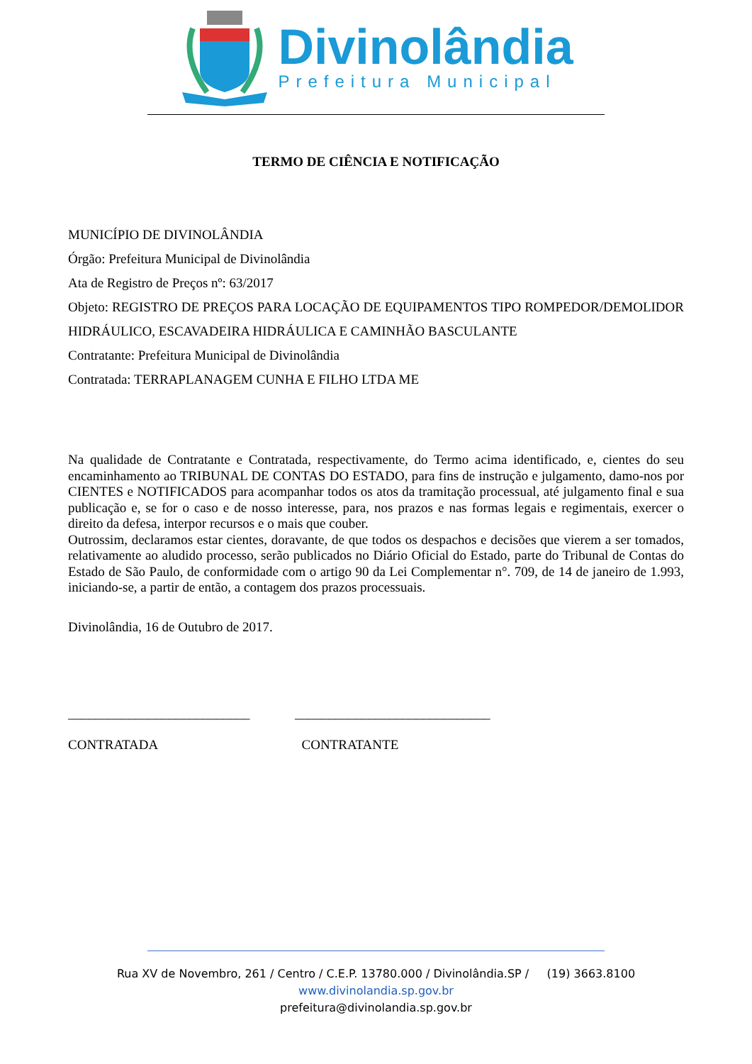Divinolândia
Prefeitura Municipal
TERMO DE CIÊNCIA E NOTIFICAÇÃO
MUNICÍPIO DE DIVINOLÂNDIA
Órgão: Prefeitura Municipal de Divinolândia
Ata de Registro de Preços nº: 63/2017
Objeto: REGISTRO DE PREÇOS PARA LOCAÇÃO DE EQUIPAMENTOS TIPO ROMPEDOR/DEMOLIDOR HIDRÁULICO, ESCAVADEIRA HIDRÁULICA E CAMINHÃO BASCULANTE
Contratante: Prefeitura Municipal de Divinolândia
Contratada: TERRAPLANAGEM CUNHA E FILHO LTDA ME
Na qualidade de Contratante e Contratada, respectivamente, do Termo acima identificado, e, cientes do seu encaminhamento ao TRIBUNAL DE CONTAS DO ESTADO, para fins de instrução e julgamento, damo-nos por CIENTES e NOTIFICADOS para acompanhar todos os atos da tramitação processual, até julgamento final e sua publicação e, se for o caso e de nosso interesse, para, nos prazos e nas formas legais e regimentais, exercer o direito da defesa, interpor recursos e o mais que couber.
Outrossim, declaramos estar cientes, doravante, de que todos os despachos e decisões que vierem a ser tomados, relativamente ao aludido processo, serão publicados no Diário Oficial do Estado, parte do Tribunal de Contas do Estado de São Paulo, de conformidade com o artigo 90 da Lei Complementar n°. 709, de 14 de janeiro de 1.993, iniciando-se, a partir de então, a contagem dos prazos processuais.
Divinolândia, 16 de Outubro de 2017.
___________________________
CONTRATADA
_____________________________
CONTRATANTE
Rua XV de Novembro, 261 / Centro / C.E.P. 13780.000 / Divinolândia.SP / (19) 3663.8100
www.divinolandia.sp.gov.br
prefeitura@divinolandia.sp.gov.br